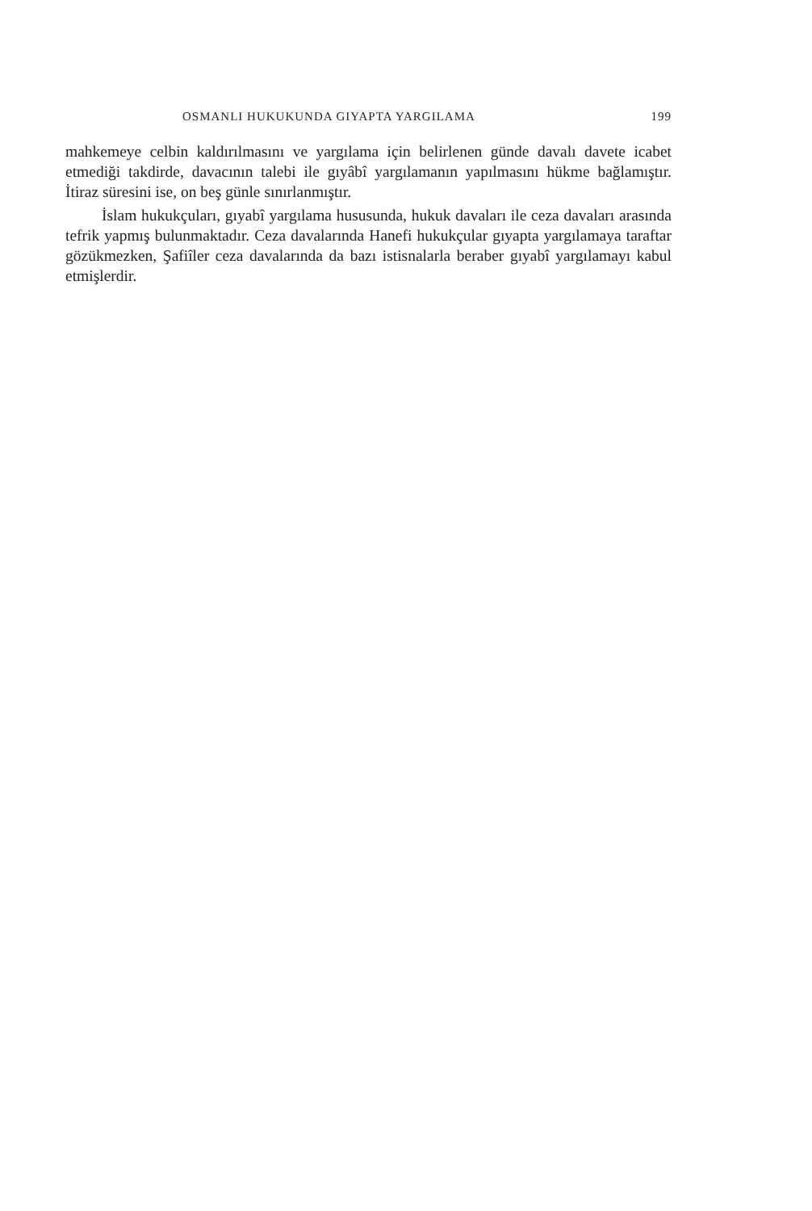OSMANLI HUKUKUNDA GIYAPTA YARGILAMA 199
mahkemeye celbin kaldırılmasını ve yargılama için belirlenen günde davalı davete icabet etmediği takdirde, davacının talebi ile gıyâbî yargılamanın yapılmasını hükme bağlamıştır. İtiraz süresini ise, on beş günle sınırlanmıştır.
İslam hukukçuları, gıyabî yargılama hususunda, hukuk davaları ile ceza davaları arasında tefrik yapmış bulunmaktadır. Ceza davalarında Hanefi hukukçular gıyapta yargılamaya taraftar gözükmezken, Şafiîler ceza davalarında da bazı istisnalarla beraber gıyabî yargılamayı kabul etmişlerdir.